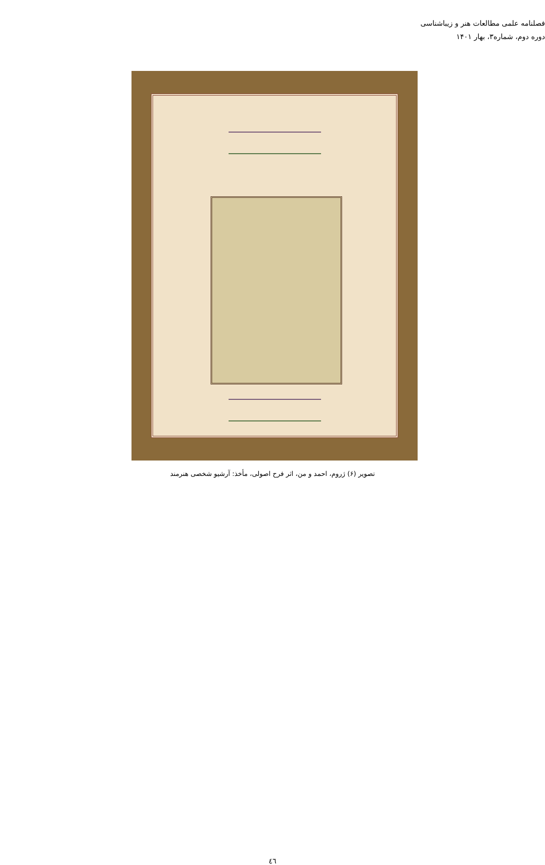فصلنامه علمی مطالعات هنر و زیباشناسی
دوره دوم، شماره۳، بهار ۱۴۰۱
تصویر (۶) ژروم، احمد و من، اثر فرح اصولی، مأخذ: آرشیو شخصی هنرمند
٤٦